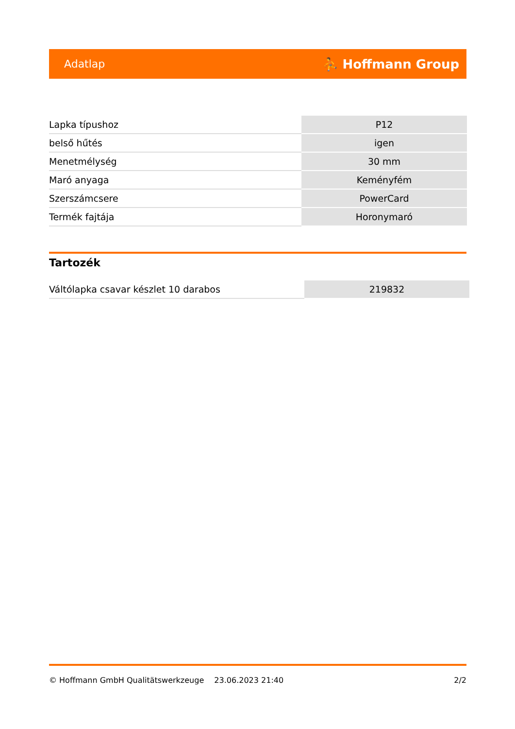Adatlap ⛹ Hoffmann Group
| Lapka típushoz | P12 |
| belső hűtés | igen |
| Menetmélység | 30 mm |
| Maró anyaga | Keményfém |
| Szerszámcsere | PowerCard |
| Termék fajtája | Horonymaró |
Tartozék
| Váltólapka csavar készlet 10 darabos | 219832 |
© Hoffmann GmbH Qualitätswerkzeuge 23.06.2023 21:40 2/2